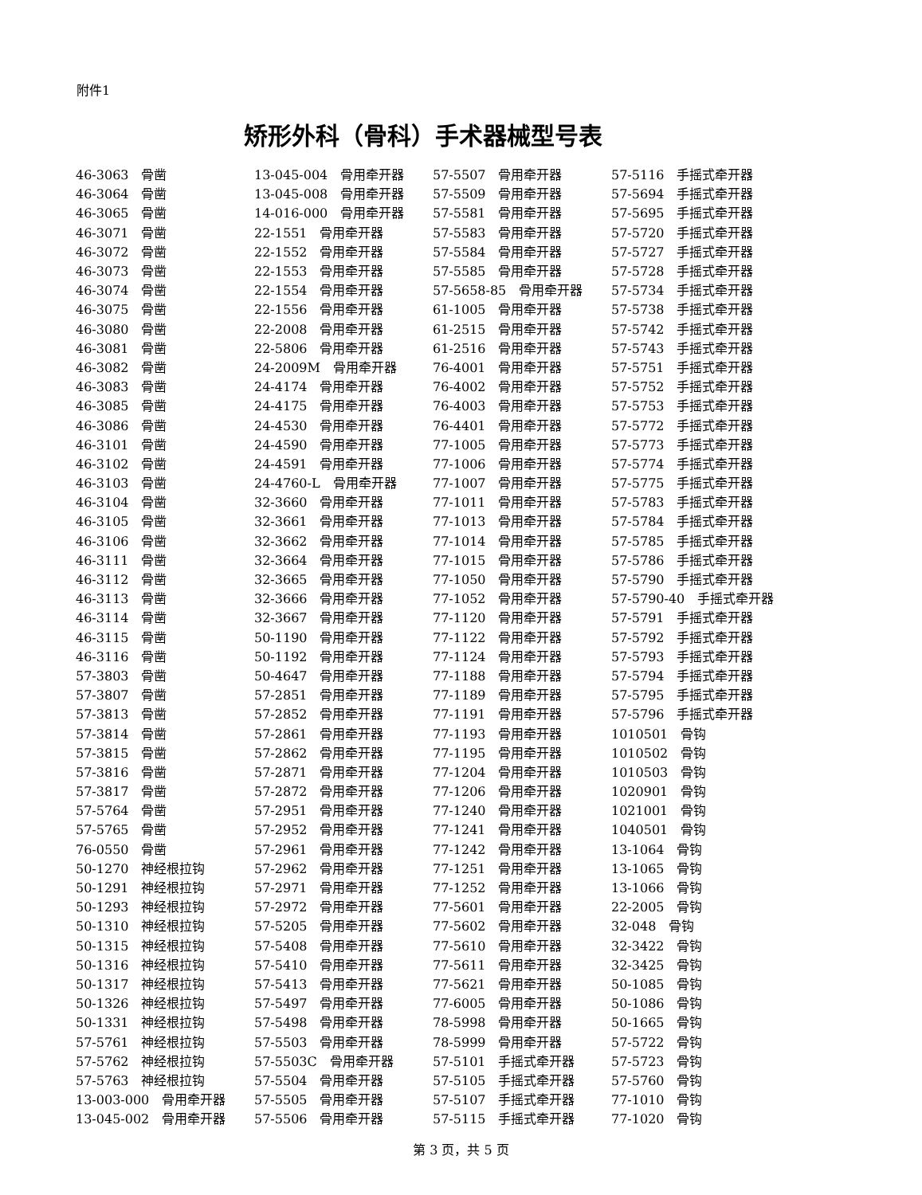附件1
矫形外科（骨科）手术器械型号表
| 46-3063 骨凿 | 13-045-004 骨用牵开器 | 57-5507 骨用牵开器 | 57-5116 手摇式牵开器 |
| 46-3064 骨凿 | 13-045-008 骨用牵开器 | 57-5509 骨用牵开器 | 57-5694 手摇式牵开器 |
| 46-3065 骨凿 | 14-016-000 骨用牵开器 | 57-5581 骨用牵开器 | 57-5695 手摇式牵开器 |
| 46-3071 骨凿 | 22-1551 骨用牵开器 | 57-5583 骨用牵开器 | 57-5720 手摇式牵开器 |
| 46-3072 骨凿 | 22-1552 骨用牵开器 | 57-5584 骨用牵开器 | 57-5727 手摇式牵开器 |
| 46-3073 骨凿 | 22-1553 骨用牵开器 | 57-5585 骨用牵开器 | 57-5728 手摇式牵开器 |
| 46-3074 骨凿 | 22-1554 骨用牵开器 | 57-5658-85 骨用牵开器 | 57-5734 手摇式牵开器 |
| 46-3075 骨凿 | 22-1556 骨用牵开器 | 61-1005 骨用牵开器 | 57-5738 手摇式牵开器 |
| 46-3080 骨凿 | 22-2008 骨用牵开器 | 61-2515 骨用牵开器 | 57-5742 手摇式牵开器 |
| 46-3081 骨凿 | 22-5806 骨用牵开器 | 61-2516 骨用牵开器 | 57-5743 手摇式牵开器 |
| 46-3082 骨凿 | 24-2009M 骨用牵开器 | 76-4001 骨用牵开器 | 57-5751 手摇式牵开器 |
| 46-3083 骨凿 | 24-4174 骨用牵开器 | 76-4002 骨用牵开器 | 57-5752 手摇式牵开器 |
| 46-3085 骨凿 | 24-4175 骨用牵开器 | 76-4003 骨用牵开器 | 57-5753 手摇式牵开器 |
| 46-3086 骨凿 | 24-4530 骨用牵开器 | 76-4401 骨用牵开器 | 57-5772 手摇式牵开器 |
| 46-3101 骨凿 | 24-4590 骨用牵开器 | 77-1005 骨用牵开器 | 57-5773 手摇式牵开器 |
| 46-3102 骨凿 | 24-4591 骨用牵开器 | 77-1006 骨用牵开器 | 57-5774 手摇式牵开器 |
| 46-3103 骨凿 | 24-4760-L 骨用牵开器 | 77-1007 骨用牵开器 | 57-5775 手摇式牵开器 |
| 46-3104 骨凿 | 32-3660 骨用牵开器 | 77-1011 骨用牵开器 | 57-5783 手摇式牵开器 |
| 46-3105 骨凿 | 32-3661 骨用牵开器 | 77-1013 骨用牵开器 | 57-5784 手摇式牵开器 |
| 46-3106 骨凿 | 32-3662 骨用牵开器 | 77-1014 骨用牵开器 | 57-5785 手摇式牵开器 |
| 46-3111 骨凿 | 32-3664 骨用牵开器 | 77-1015 骨用牵开器 | 57-5786 手摇式牵开器 |
| 46-3112 骨凿 | 32-3665 骨用牵开器 | 77-1050 骨用牵开器 | 57-5790 手摇式牵开器 |
| 46-3113 骨凿 | 32-3666 骨用牵开器 | 77-1052 骨用牵开器 | 57-5790-40 手摇式牵开器 |
| 46-3114 骨凿 | 32-3667 骨用牵开器 | 77-1120 骨用牵开器 | 57-5791 手摇式牵开器 |
| 46-3115 骨凿 | 50-1190 骨用牵开器 | 77-1122 骨用牵开器 | 57-5792 手摇式牵开器 |
| 46-3116 骨凿 | 50-1192 骨用牵开器 | 77-1124 骨用牵开器 | 57-5793 手摇式牵开器 |
| 57-3803 骨凿 | 50-4647 骨用牵开器 | 77-1188 骨用牵开器 | 57-5794 手摇式牵开器 |
| 57-3807 骨凿 | 57-2851 骨用牵开器 | 77-1189 骨用牵开器 | 57-5795 手摇式牵开器 |
| 57-3813 骨凿 | 57-2852 骨用牵开器 | 77-1191 骨用牵开器 | 57-5796 手摇式牵开器 |
| 57-3814 骨凿 | 57-2861 骨用牵开器 | 77-1193 骨用牵开器 | 1010501 骨钩 |
| 57-3815 骨凿 | 57-2862 骨用牵开器 | 77-1195 骨用牵开器 | 1010502 骨钩 |
| 57-3816 骨凿 | 57-2871 骨用牵开器 | 77-1204 骨用牵开器 | 1010503 骨钩 |
| 57-3817 骨凿 | 57-2872 骨用牵开器 | 77-1206 骨用牵开器 | 1020901 骨钩 |
| 57-5764 骨凿 | 57-2951 骨用牵开器 | 77-1240 骨用牵开器 | 1021001 骨钩 |
| 57-5765 骨凿 | 57-2952 骨用牵开器 | 77-1241 骨用牵开器 | 1040501 骨钩 |
| 76-0550 骨凿 | 57-2961 骨用牵开器 | 77-1242 骨用牵开器 | 13-1064 骨钩 |
| 50-1270 神经根拉钩 | 57-2962 骨用牵开器 | 77-1251 骨用牵开器 | 13-1065 骨钩 |
| 50-1291 神经根拉钩 | 57-2971 骨用牵开器 | 77-1252 骨用牵开器 | 13-1066 骨钩 |
| 50-1293 神经根拉钩 | 57-2972 骨用牵开器 | 77-5601 骨用牵开器 | 22-2005 骨钩 |
| 50-1310 神经根拉钩 | 57-5205 骨用牵开器 | 77-5602 骨用牵开器 | 32-048 骨钩 |
| 50-1315 神经根拉钩 | 57-5408 骨用牵开器 | 77-5610 骨用牵开器 | 32-3422 骨钩 |
| 50-1316 神经根拉钩 | 57-5410 骨用牵开器 | 77-5611 骨用牵开器 | 32-3425 骨钩 |
| 50-1317 神经根拉钩 | 57-5413 骨用牵开器 | 77-5621 骨用牵开器 | 50-1085 骨钩 |
| 50-1326 神经根拉钩 | 57-5497 骨用牵开器 | 77-6005 骨用牵开器 | 50-1086 骨钩 |
| 50-1331 神经根拉钩 | 57-5498 骨用牵开器 | 78-5998 骨用牵开器 | 50-1665 骨钩 |
| 57-5761 神经根拉钩 | 57-5503 骨用牵开器 | 78-5999 骨用牵开器 | 57-5722 骨钩 |
| 57-5762 神经根拉钩 | 57-5503C 骨用牵开器 | 57-5101 手摇式牵开器 | 57-5723 骨钩 |
| 57-5763 神经根拉钩 | 57-5504 骨用牵开器 | 57-5105 手摇式牵开器 | 57-5760 骨钩 |
| 13-003-000 骨用牵开器 | 57-5505 骨用牵开器 | 57-5107 手摇式牵开器 | 77-1010 骨钩 |
| 13-045-002 骨用牵开器 | 57-5506 骨用牵开器 | 57-5115 手摇式牵开器 | 77-1020 骨钩 |
第 3 页，共 5 页